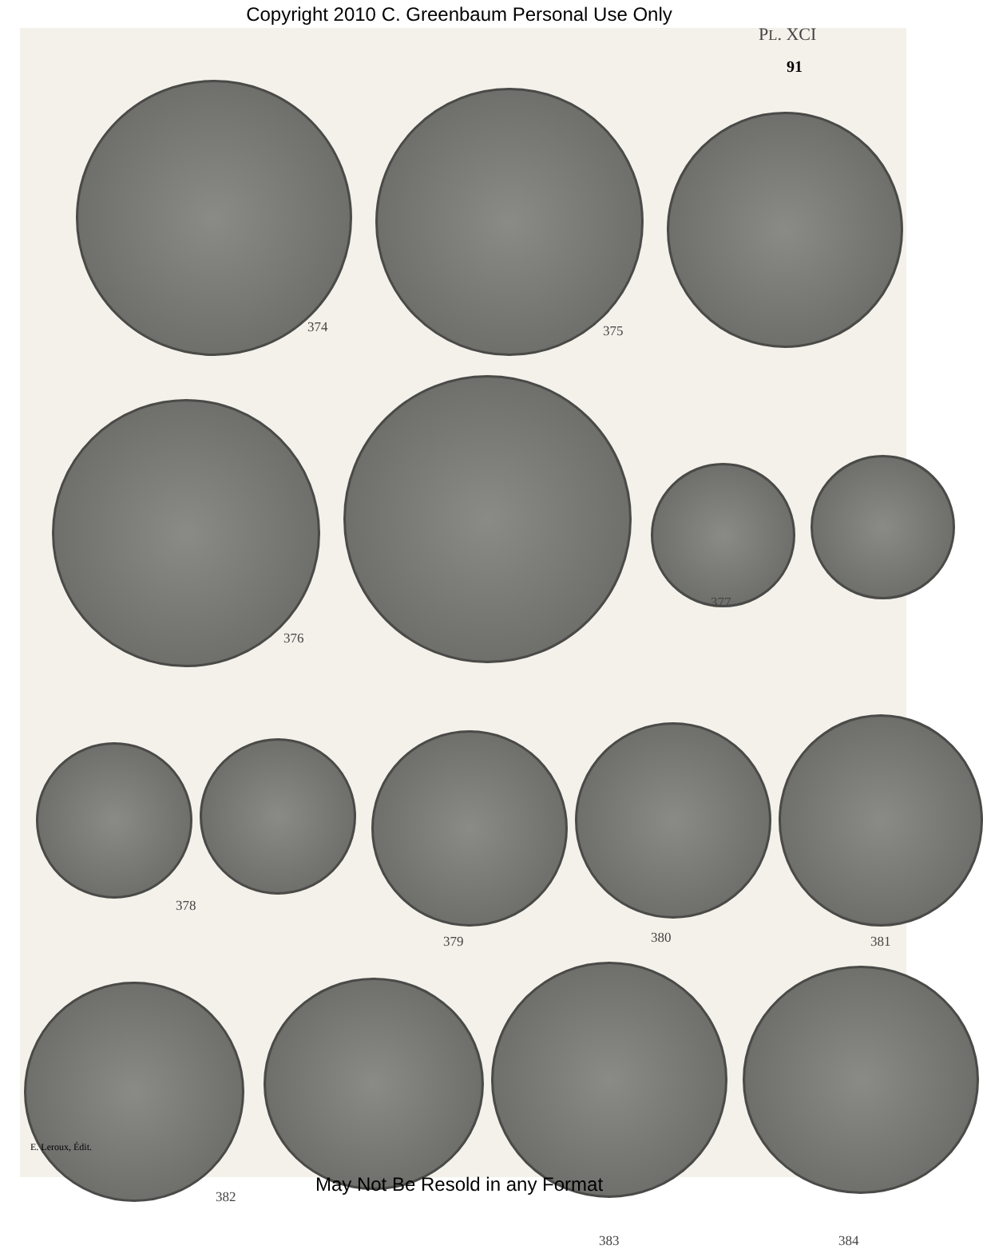Copyright 2010 C. Greenbaum Personal Use Only
PL. XCI
91
374 375
376
377
378
379 380 381
382
383 384
E. Leroux, Édit.
May Not Be Resold in any Format